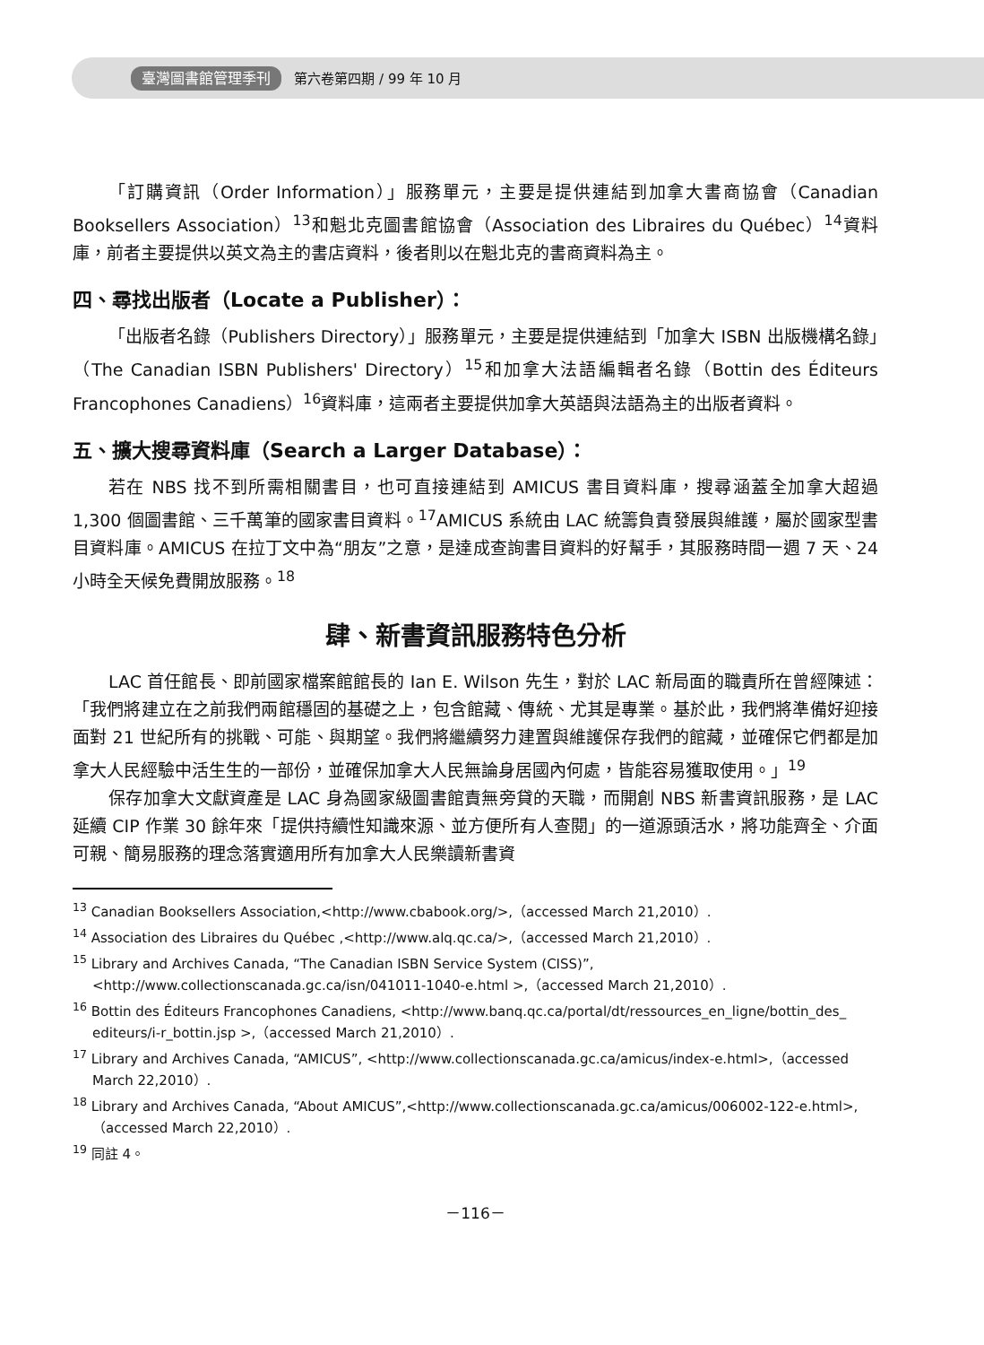臺灣圖書館管理季刊 第六卷第四期 / 99 年 10 月
「訂購資訊（Order Information）」服務單元，主要是提供連結到加拿大書商協會（Canadian Booksellers Association）<sup>13</sup>和魁北克圖書館協會（Association des Libraires du Québec）<sup>14</sup>資料庫，前者主要提供以英文為主的書店資料，後者則以在魁北克的書商資料為主。
四、尋找出版者（Locate a Publisher）：
「出版者名錄（Publishers Directory）」服務單元，主要是提供連結到「加拿大 ISBN 出版機構名錄」（The Canadian ISBN Publishers' Directory）<sup>15</sup>和加拿大法語編輯者名錄（Bottin des Éditeurs Francophones Canadiens）<sup>16</sup>資料庫，這兩者主要提供加拿大英語與法語為主的出版者資料。
五、擴大搜尋資料庫（Search a Larger Database）：
若在 NBS 找不到所需相關書目，也可直接連結到 AMICUS 書目資料庫，搜尋涵蓋全加拿大超過 1,300 個圖書館、三千萬筆的國家書目資料。<sup>17</sup>AMICUS 系統由 LAC 統籌負責發展與維護，屬於國家型書目資料庫。AMICUS 在拉丁文中為“朋友”之意，是達成查詢書目資料的好幫手，其服務時間一週 7 天、24 小時全天候免費開放服務。<sup>18</sup>
肆、新書資訊服務特色分析
LAC 首任館長、即前國家檔案館館長的 Ian E. Wilson 先生，對於 LAC 新局面的職責所在曾經陳述：「我們將建立在之前我們兩館穩固的基礎之上，包含館藏、傳統、尤其是專業。基於此，我們將準備好迎接面對 21 世紀所有的挑戰、可能、與期望。我們將繼續努力建置與維護保存我們的館藏，並確保它們都是加拿大人民經驗中活生生的一部份，並確保加拿大人民無論身居國內何處，皆能容易獲取使用。」<sup>19</sup>
保存加拿大文獻資產是 LAC 身為國家級圖書館責無旁貸的天職，而開創 NBS 新書資訊服務，是 LAC 延續 CIP 作業 30 餘年來「提供持續性知識來源、並方便所有人查閱」的一道源頭活水，將功能齊全、介面可親、簡易服務的理念落實適用所有加拿大人民樂讀新書資
<sup>13</sup> Canadian Booksellers Association,<http://www.cbabook.org/>,（accessed March 21,2010）.
<sup>14</sup> Association des Libraires du Québec ,<http://www.alq.qc.ca/>,（accessed March 21,2010）.
<sup>15</sup> Library and Archives Canada, “The Canadian ISBN Service System (CISS)”,
<http://www.collectionscanada.gc.ca/isn/041011-1040-e.html >,（accessed March 21,2010）.
<sup>16</sup> Bottin des Éditeurs Francophones Canadiens, <http://www.banq.qc.ca/portal/dt/ressources_en_ligne/bottin_des_ editeurs/i-r_bottin.jsp >,（accessed March 21,2010）.
<sup>17</sup> Library and Archives Canada, “AMICUS”, <http://www.collectionscanada.gc.ca/amicus/index-e.html>,（accessed March 22,2010）.
<sup>18</sup> Library and Archives Canada, “About AMICUS”,<http://www.collectionscanada.gc.ca/amicus/006002-122-e.html>,（accessed March 22,2010）.
<sup>19</sup> 同註 4。
－116－